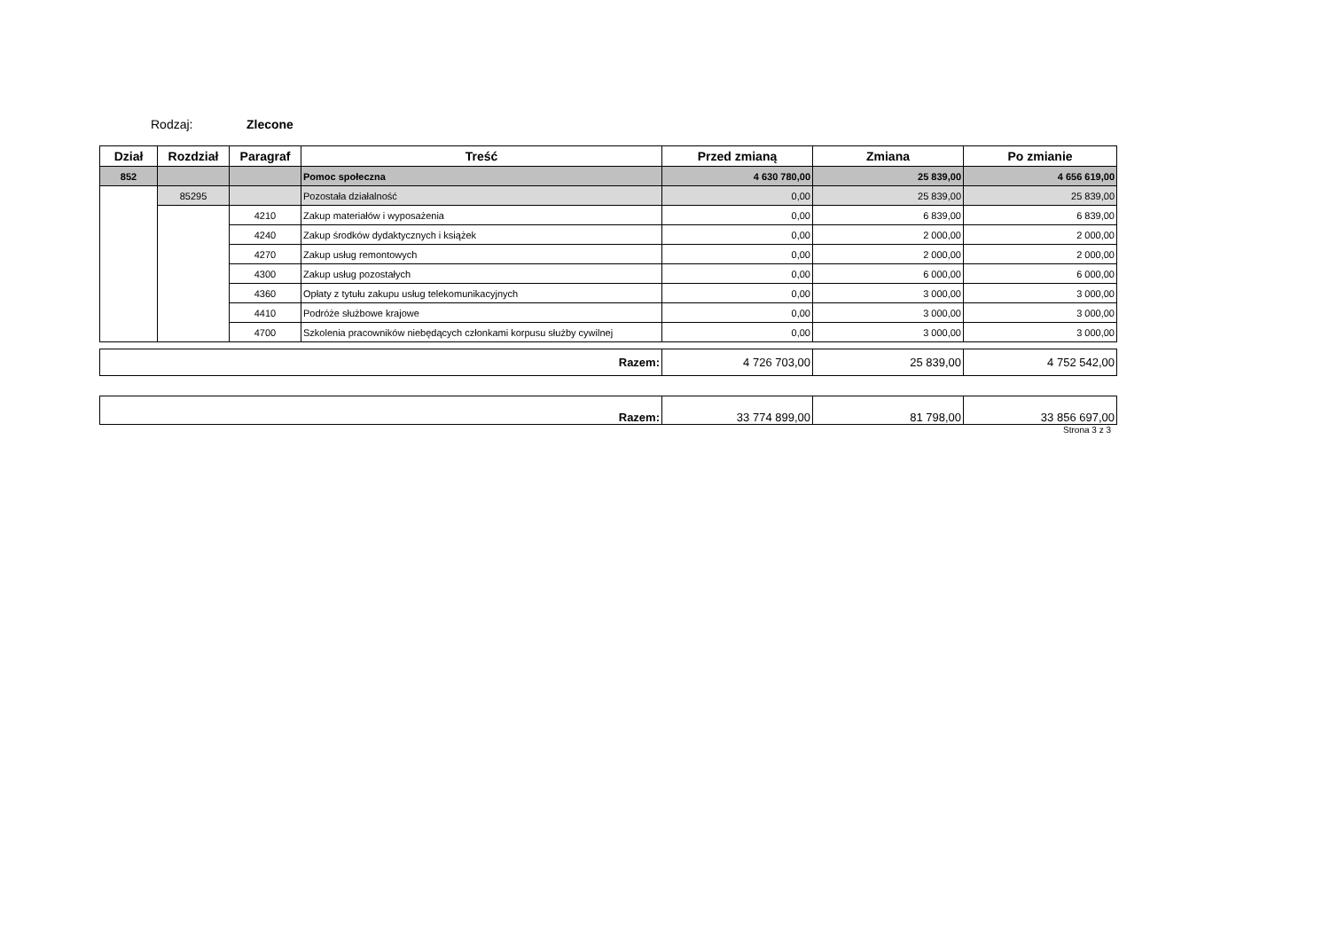Rodzaj: Zlecone
| Dział | Rozdział | Paragraf | Treść | Przed zmianą | Zmiana | Po zmianie |
| --- | --- | --- | --- | --- | --- | --- |
| 852 | | | Pomoc społeczna | 4 630 780,00 | 25 839,00 | 4 656 619,00 |
| | 85295 | | Pozostała działalność | 0,00 | 25 839,00 | 25 839,00 |
| | | 4210 | Zakup materiałów i wyposażenia | 0,00 | 6 839,00 | 6 839,00 |
| | | 4240 | Zakup środków dydaktycznych i książek | 0,00 | 2 000,00 | 2 000,00 |
| | | 4270 | Zakup usług remontowych | 0,00 | 2 000,00 | 2 000,00 |
| | | 4300 | Zakup usług pozostałych | 0,00 | 6 000,00 | 6 000,00 |
| | | 4360 | Opłaty z tytułu zakupu usług telekomunikacyjnych | 0,00 | 3 000,00 | 3 000,00 |
| | | 4410 | Podróże służbowe krajowe | 0,00 | 3 000,00 | 3 000,00 |
| | | 4700 | Szkolenia pracowników niebędących członkami korpusu służby cywilnej | 0,00 | 3 000,00 | 3 000,00 |
| Razem: | 4 726 703,00 | 25 839,00 | 4 752 542,00 |
| Razem: | 33 774 899,00 | 81 798,00 | 33 856 697,00 |
Strona 3 z 3